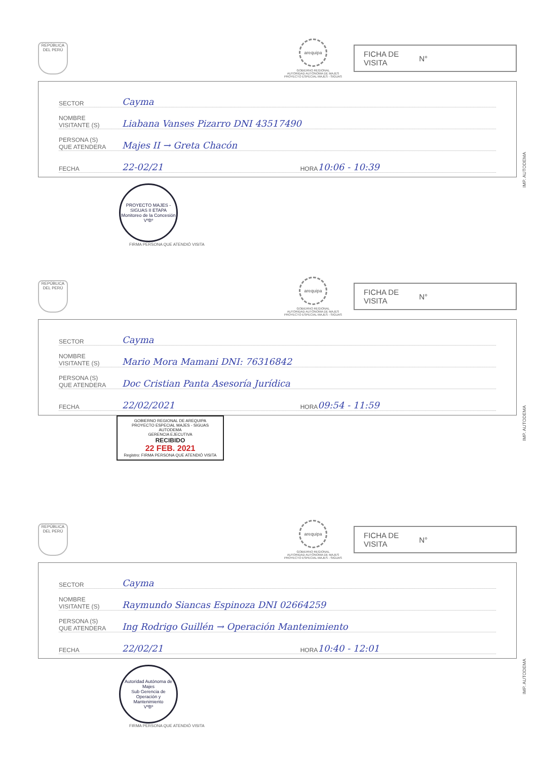REPÚBLICA DEL PERÚ
arequipa
GOBIERNO REGIONAL
AUTORIDAD AUTÓNOMA DE MAJES
PROYECTO ESPECIAL MAJES - SIGUAS
FICHA DE
VISITA N°
SECTOR Cayma
NOMBRE
VISITANTE (S) Liabana Vanses Pizarro DNI 43517490
PERSONA (S)
QUE ATENDERA Majes II → Greta Chacón
FECHA 22-02/21 HORA 10:06 - 10:39
PROYECTO MAJES - SIGUAS II ETAPA
Monitoreo de la Concesión
VºBº
FIRMA PERSONA QUE ATENDIÓ VISITA
IMP. AUTODEMA
REPÚBLICA DEL PERÚ
arequipa
GOBIERNO REGIONAL
AUTORIDAD AUTÓNOMA DE MAJES
PROYECTO ESPECIAL MAJES - SIGUAS
FICHA DE
VISITA N°
SECTOR Cayma
NOMBRE
VISITANTE (S) Mario Mora Mamani DNI: 76316842
PERSONA (S)
QUE ATENDERA Doc Cristian Panta Asesoría Jurídica
FECHA 22/02/2021 HORA 09:54 - 11:59
GOBIERNO REGIONAL DE AREQUIPA
PROYECTO ESPECIAL MAJES - SIGUAS
AUTODEMA
GERENCIA EJECUTIVA
RECIBIDO
22 FEB. 2021
Registro: FIRMA PERSONA QUE ATENDIÓ VISITA
IMP. AUTODEMA
REPÚBLICA DEL PERÚ
arequipa
GOBIERNO REGIONAL
AUTORIDAD AUTÓNOMA DE MAJES
PROYECTO ESPECIAL MAJES - SIGUAS
FICHA DE
VISITA N°
SECTOR Cayma
NOMBRE
VISITANTE (S) Raymundo Siancas Espinoza DNI 02664259
PERSONA (S)
QUE ATENDERA Ing Rodrigo Guillén → Operación Mantenimiento
FECHA 22/02/21 HORA 10:40 - 12:01
Autoridad Autónoma de Majes
Sub Gerencia de Operación y Mantenimiento
VºBº
FIRMA PERSONA QUE ATENDIÓ VISITA
IMP. AUTODEMA